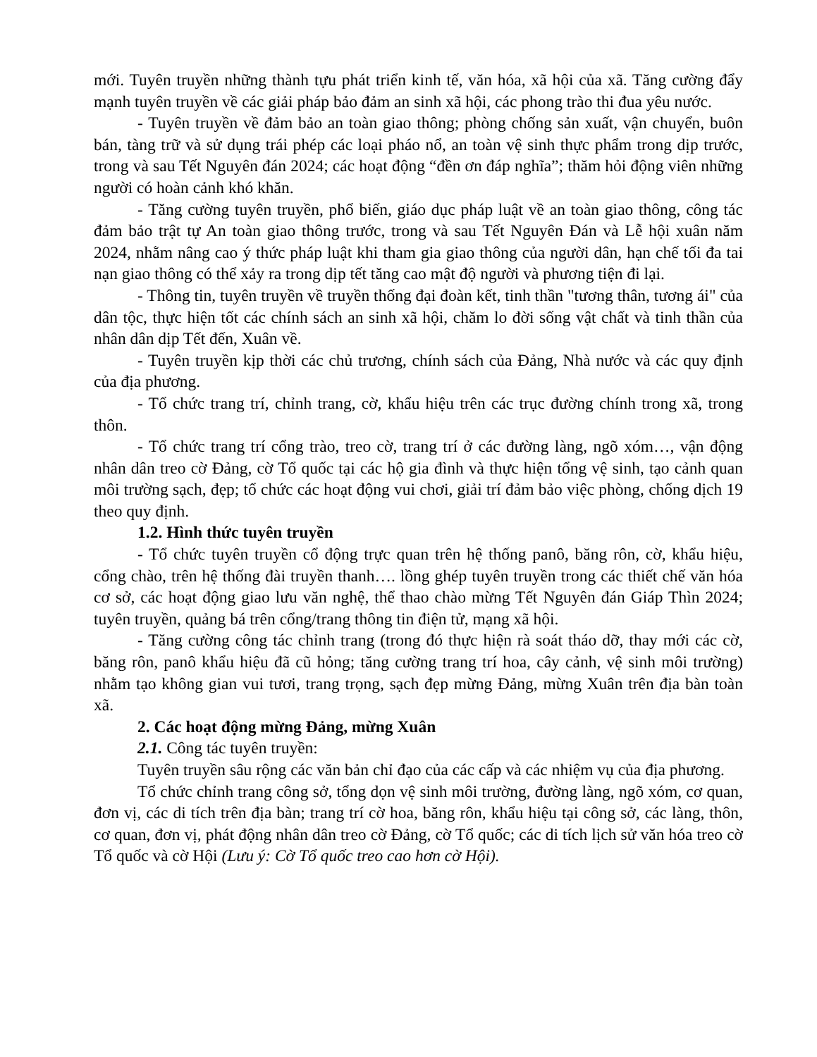mới. Tuyên truyền những thành tựu phát triển kinh tế, văn hóa, xã hội của xã. Tăng cường đẩy mạnh tuyên truyền về các giải pháp bảo đảm an sinh xã hội, các phong trào thi đua yêu nước.
- Tuyên truyền về đảm bảo an toàn giao thông; phòng chống sản xuất, vận chuyển, buôn bán, tàng trữ và sử dụng trái phép các loại pháo nổ, an toàn vệ sinh thực phẩm trong dịp trước, trong và sau Tết Nguyên đán 2024; các hoạt động “đền ơn đáp nghĩa”; thăm hỏi động viên những người có hoàn cảnh khó khăn.
- Tăng cường tuyên truyền, phổ biến, giáo dục pháp luật về an toàn giao thông, công tác đảm bảo trật tự An toàn giao thông trước, trong và sau Tết Nguyên Đán và Lễ hội xuân năm 2024, nhằm nâng cao ý thức pháp luật khi tham gia giao thông của người dân, hạn chế tối đa tai nạn giao thông có thể xảy ra trong dịp tết tăng cao mật độ người và phương tiện đi lại.
- Thông tin, tuyên truyền về truyền thống đại đoàn kết, tinh thần "tương thân, tương ái" của dân tộc, thực hiện tốt các chính sách an sinh xã hội, chăm lo đời sống vật chất và tinh thần của nhân dân dịp Tết đến, Xuân về.
- Tuyên truyền kịp thời các chủ trương, chính sách của Đảng, Nhà nước và các quy định của địa phương.
- Tổ chức trang trí, chỉnh trang, cờ, khẩu hiệu trên các trục đường chính trong xã, trong thôn.
- Tổ chức trang trí cổng trào, treo cờ, trang trí ở các đường làng, ngõ xóm…, vận động nhân dân treo cờ Đảng, cờ Tổ quốc tại các hộ gia đình và thực hiện tổng vệ sinh, tạo cảnh quan môi trường sạch, đẹp; tổ chức các hoạt động vui chơi, giải trí đảm bảo việc phòng, chống dịch 19 theo quy định.
1.2. Hình thức tuyên truyền
- Tổ chức tuyên truyền cổ động trực quan trên hệ thống panô, băng rôn, cờ, khẩu hiệu, cổng chào, trên hệ thống đài truyền thanh…. lồng ghép tuyên truyền trong các thiết chế văn hóa cơ sở, các hoạt động giao lưu văn nghệ, thể thao chào mừng Tết Nguyên đán Giáp Thìn 2024; tuyên truyền, quảng bá trên cổng/trang thông tin điện tử, mạng xã hội.
- Tăng cường công tác chỉnh trang (trong đó thực hiện rà soát tháo dỡ, thay mới các cờ, băng rôn, panô khẩu hiệu đã cũ hỏng; tăng cường trang trí hoa, cây cảnh, vệ sinh môi trường) nhằm tạo không gian vui tươi, trang trọng, sạch đẹp mừng Đảng, mừng Xuân trên địa bàn toàn xã.
2. Các hoạt động mừng Đảng, mừng Xuân
2.1. Công tác tuyên truyền:
Tuyên truyền sâu rộng các văn bản chỉ đạo của các cấp và các nhiệm vụ của địa phương.
Tổ chức chỉnh trang công sở, tổng dọn vệ sinh môi trường, đường làng, ngõ xóm, cơ quan, đơn vị, các di tích trên địa bàn; trang trí cờ hoa, băng rôn, khẩu hiệu tại công sở, các làng, thôn, cơ quan, đơn vị, phát động nhân dân treo cờ Đảng, cờ Tổ quốc; các di tích lịch sử văn hóa treo cờ Tổ quốc và cờ Hội (Lưu ý: Cờ Tổ quốc treo cao hơn cờ Hội).